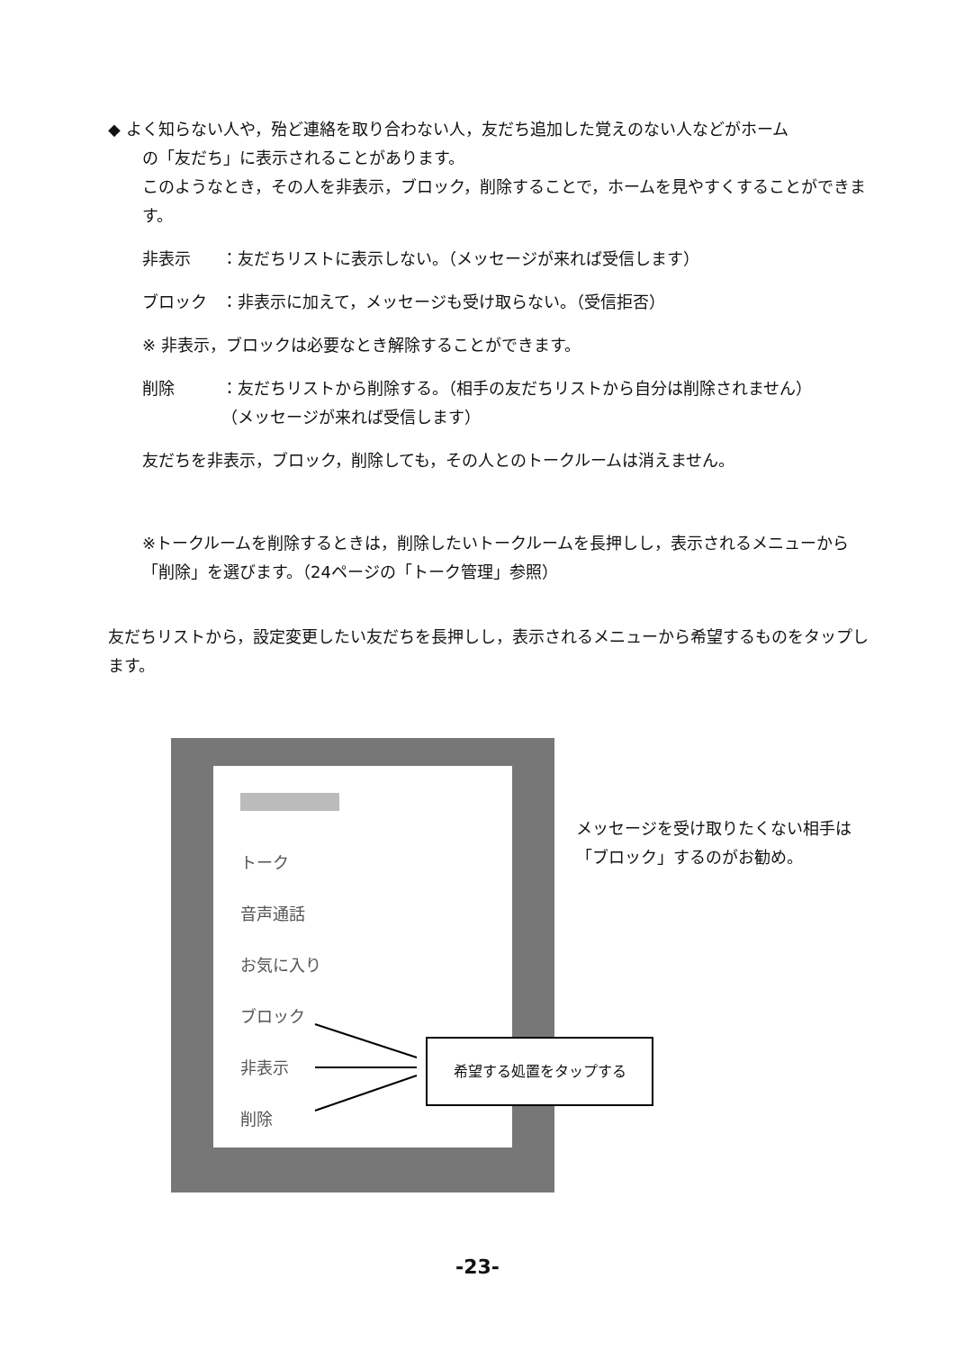◆ よく知らない人や，殆ど連絡を取り合わない人，友だち追加した覚えのない人などがホーム
の「友だち」に表示されることがあります。
このようなとき，その人を非表示，ブロック，削除することで，ホームを見やすくすることができます。
非表示 ：友だちリストに表示しない。（メッセージが来れば受信します）
ブロック ：非表示に加えて，メッセージも受け取らない。（受信拒否）
※ 非表示，ブロックは必要なとき解除することができます。
削除 ：友だちリストから削除する。（相手の友だちリストから自分は削除されません）
（メッセージが来れば受信します）
友だちを非表示，ブロック，削除しても，その人とのトークルームは消えません。
※トークルームを削除するときは，削除したいトークルームを長押しし，表示されるメニューから「削除」を選びます。（24ページの「トーク管理」参照）
友だちリストから，設定変更したい友だちを長押しし，表示されるメニューから希望するものをタップします。
トーク
音声通話
お気に入り
ブロック
非表示
削除
希望する処置をタップする
メッセージを受け取りたくない相手は
「ブロック」するのがお勧め。
-23-